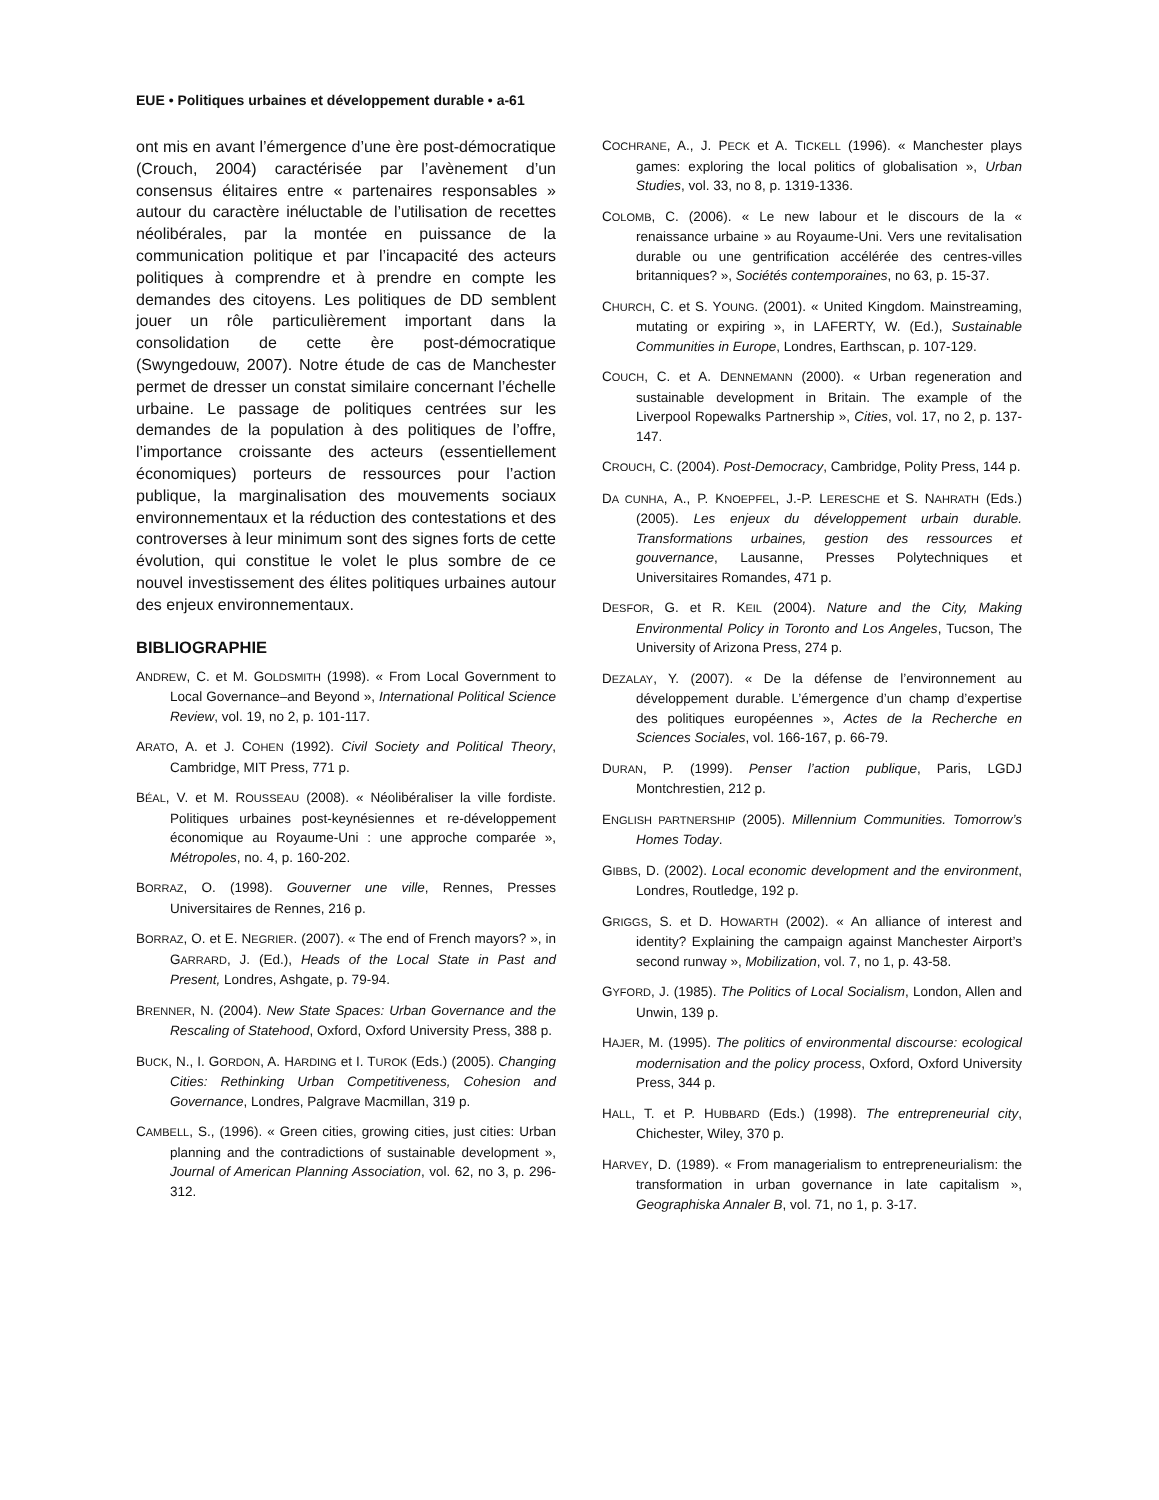EUE • Politiques urbaines et développement durable • a-61
ont mis en avant l’émergence d’une ère post-démocratique (Crouch, 2004) caractérisée par l’avènement d’un consensus élitaires entre « partenaires responsables » autour du caractère inéluctable de l’utilisation de recettes néolibérales, par la montée en puissance de la communication politique et par l’incapacité des acteurs politiques à comprendre et à prendre en compte les demandes des citoyens. Les politiques de DD semblent jouer un rôle particulièrement important dans la consolidation de cette ère post-démocratique (Swyngedouw, 2007). Notre étude de cas de Manchester permet de dresser un constat similaire concernant l’échelle urbaine. Le passage de politiques centrées sur les demandes de la population à des politiques de l’offre, l’importance croissante des acteurs (essentiellement économiques) porteurs de ressources pour l’action publique, la marginalisation des mouvements sociaux environnementaux et la réduction des contestations et des controverses à leur minimum sont des signes forts de cette évolution, qui constitue le volet le plus sombre de ce nouvel investissement des élites politiques urbaines autour des enjeux environnementaux.
BIBLIOGRAPHIE
ANDREW, C. et M. GOLDSMITH (1998). « From Local Government to Local Governance–and Beyond », International Political Science Review, vol. 19, no 2, p. 101-117.
ARATO, A. et J. COHEN (1992). Civil Society and Political Theory, Cambridge, MIT Press, 771 p.
BÉAL, V. et M. ROUSSEAU (2008). « Néolibéraliser la ville fordiste. Politiques urbaines post-keynésiennes et re-développement économique au Royaume-Uni : une approche comparée », Métropoles, no. 4, p. 160-202.
BORRAZ, O. (1998). Gouverner une ville, Rennes, Presses Universitaires de Rennes, 216 p.
BORRAZ, O. et E. NEGRIER. (2007). « The end of French mayors? », in GARRARD, J. (Ed.), Heads of the Local State in Past and Present, Londres, Ashgate, p. 79-94.
BRENNER, N. (2004). New State Spaces: Urban Governance and the Rescaling of Statehood, Oxford, Oxford University Press, 388 p.
BUCK, N., I. GORDON, A. HARDING et I. TUROK (Eds.) (2005). Changing Cities: Rethinking Urban Competitiveness, Cohesion and Governance, Londres, Palgrave Macmillan, 319 p.
CAMBELL, S., (1996). « Green cities, growing cities, just cities: Urban planning and the contradictions of sustainable development », Journal of American Planning Association, vol. 62, no 3, p. 296-312.
COCHRANE, A., J. PECK et A. TICKELL (1996). « Manchester plays games: exploring the local politics of globalisation », Urban Studies, vol. 33, no 8, p. 1319-1336.
COLOMB, C. (2006). « Le new labour et le discours de la « renaissance urbaine » au Royaume-Uni. Vers une revitalisation durable ou une gentrification accélérée des centres-villes britanniques? », Sociétés contemporaines, no 63, p. 15-37.
CHURCH, C. et S. YOUNG. (2001). « United Kingdom. Mainstreaming, mutating or expiring », in LAFERTY, W. (Ed.), Sustainable Communities in Europe, Londres, Earthscan, p. 107-129.
COUCH, C. et A. DENNEMANN (2000). « Urban regeneration and sustainable development in Britain. The example of the Liverpool Ropewalks Partnership », Cities, vol. 17, no 2, p. 137-147.
CROUCH, C. (2004). Post-Democracy, Cambridge, Polity Press, 144 p.
DA CUNHA, A., P. KNOEPFEL, J.-P. LERESCHE et S. NAHRATH (Eds.) (2005). Les enjeux du développement urbain durable. Transformations urbaines, gestion des ressources et gouvernance, Lausanne, Presses Polytechniques et Universitaires Romandes, 471 p.
DESFOR, G. et R. KEIL (2004). Nature and the City, Making Environmental Policy in Toronto and Los Angeles, Tucson, The University of Arizona Press, 274 p.
DEZALAY, Y. (2007). « De la défense de l’environnement au développement durable. L’émergence d’un champ d’expertise des politiques européennes », Actes de la Recherche en Sciences Sociales, vol. 166-167, p. 66-79.
DURAN, P. (1999). Penser l’action publique, Paris, LGDJ Montchrestien, 212 p.
ENGLISH PARTNERSHIP (2005). Millennium Communities. Tomorrow’s Homes Today.
GIBBS, D. (2002). Local economic development and the environment, Londres, Routledge, 192 p.
GRIGGS, S. et D. HOWARTH (2002). « An alliance of interest and identity? Explaining the campaign against Manchester Airport’s second runway », Mobilization, vol. 7, no 1, p. 43-58.
GYFORD, J. (1985). The Politics of Local Socialism, London, Allen and Unwin, 139 p.
HAJER, M. (1995). The politics of environmental discourse: ecological modernisation and the policy process, Oxford, Oxford University Press, 344 p.
HALL, T. et P. HUBBARD (Eds.) (1998). The entrepreneurial city, Chichester, Wiley, 370 p.
HARVEY, D. (1989). « From managerialism to entrepreneurialism: the transformation in urban governance in late capitalism », Geographiska Annaler B, vol. 71, no 1, p. 3-17.